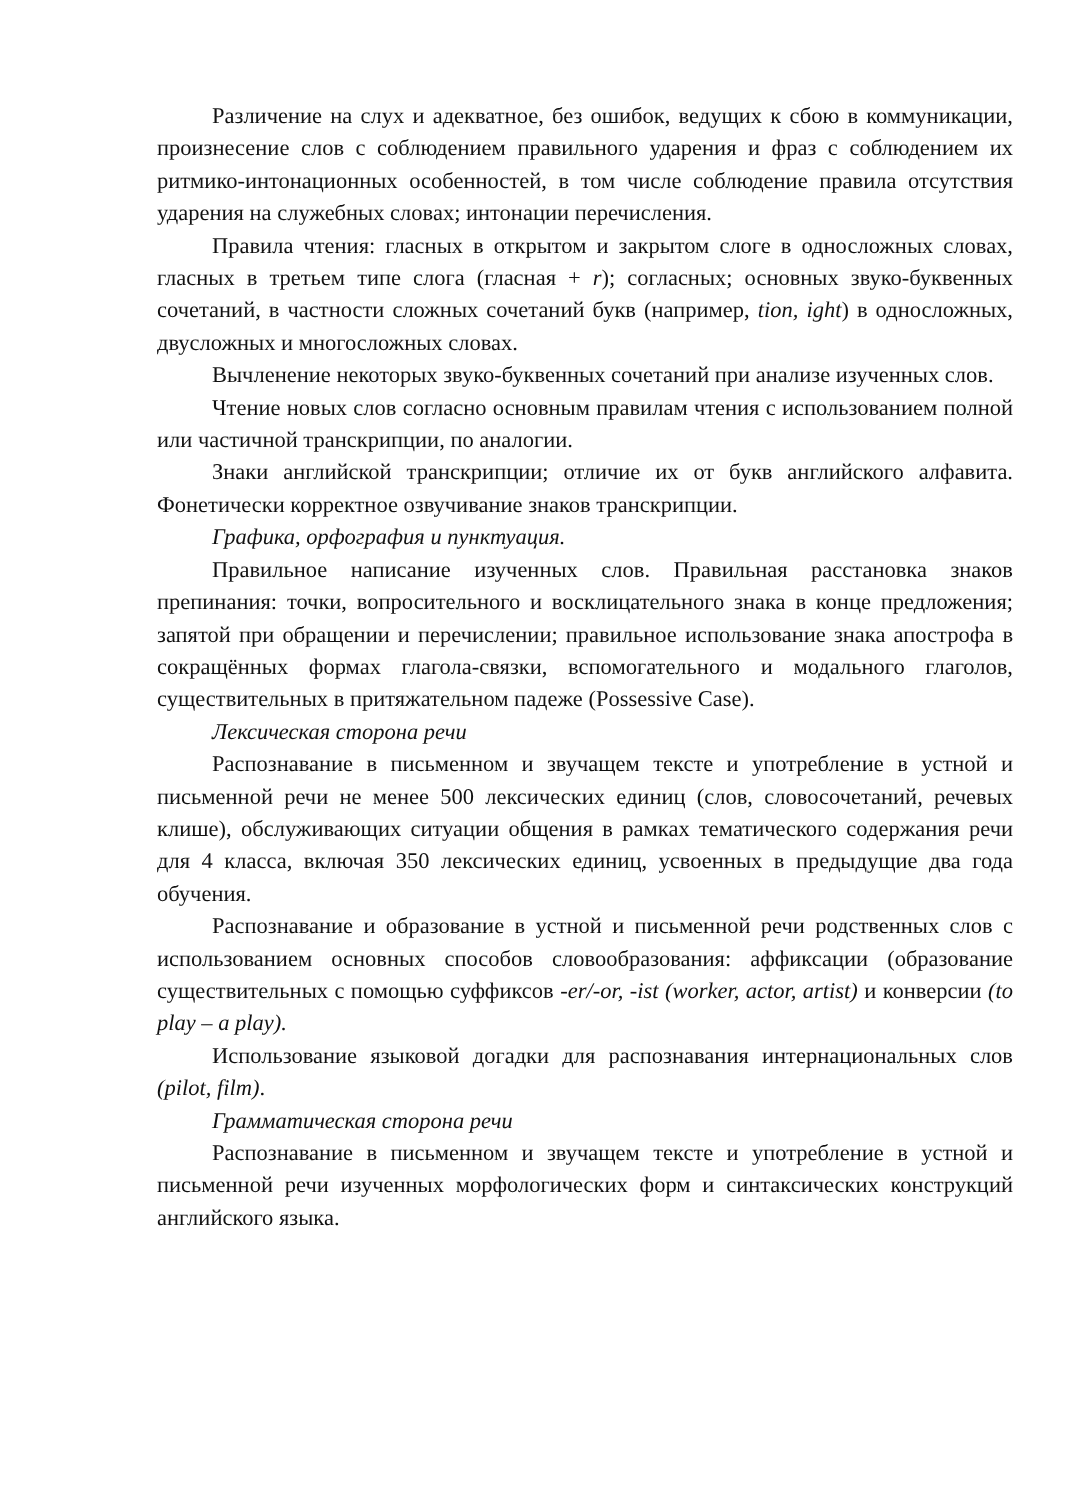Различение на слух и адекватное, без ошибок, ведущих к сбою в коммуникации, произнесение слов с соблюдением правильного ударения и фраз с соблюдением их ритмико-интонационных особенностей, в том числе соблюдение правила отсутствия ударения на служебных словах; интонации перечисления.
Правила чтения: гласных в открытом и закрытом слоге в односложных словах, гласных в третьем типе слога (гласная + r); согласных; основных звуко-буквенных сочетаний, в частности сложных сочетаний букв (например, tion, ight) в односложных, двусложных и многосложных словах.
Вычленение некоторых звуко-буквенных сочетаний при анализе изученных слов.
Чтение новых слов согласно основным правилам чтения с использованием полной или частичной транскрипции, по аналогии.
Знаки английской транскрипции; отличие их от букв английского алфавита. Фонетически корректное озвучивание знаков транскрипции.
Графика, орфография и пунктуация.
Правильное написание изученных слов. Правильная расстановка знаков препинания: точки, вопросительного и восклицательного знака в конце предложения; запятой при обращении и перечислении; правильное использование знака апострофа в сокращённых формах глагола-связки, вспомогательного и модального глаголов, существительных в притяжательном падеже (Possessive Case).
Лексическая сторона речи
Распознавание в письменном и звучащем тексте и употребление в устной и письменной речи не менее 500 лексических единиц (слов, словосочетаний, речевых клише), обслуживающих ситуации общения в рамках тематического содержания речи для 4 класса, включая 350 лексических единиц, усвоенных в предыдущие два года обучения.
Распознавание и образование в устной и письменной речи родственных слов с использованием основных способов словообразования: аффиксации (образование существительных с помощью суффиксов -er/-or, -ist (worker, actor, artist) и конверсии (to play – a play).
Использование языковой догадки для распознавания интернациональных слов (pilot, film).
Грамматическая сторона речи
Распознавание в письменном и звучащем тексте и употребление в устной и письменной речи изученных морфологических форм и синтаксических конструкций английского языка.